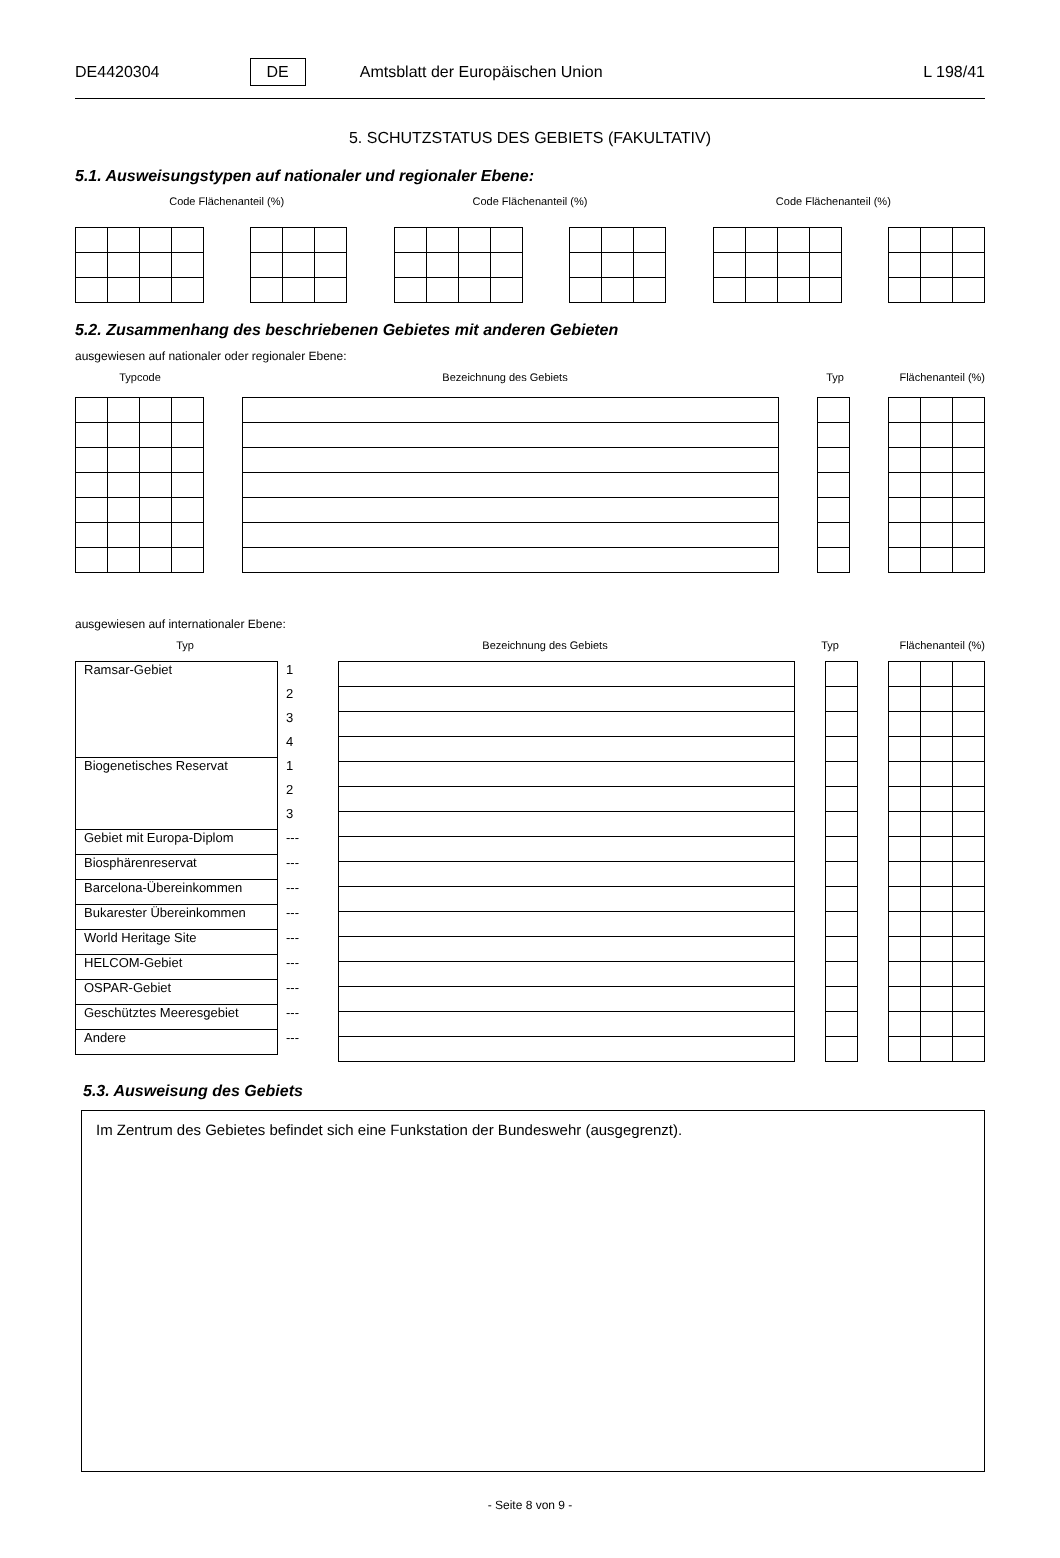DE4420304 DE Amtsblatt der Europäischen Union L 198/41
5. SCHUTZSTATUS DES GEBIETS (FAKULTATIV)
5.1. Ausweisungstypen auf nationaler und regionaler Ebene:
Code Flächenanteil (%) Code Flächenanteil (%) Code Flächenanteil (%)
5.2. Zusammenhang des beschriebenen Gebietes mit anderen Gebieten
ausgewiesen auf nationaler oder regionaler Ebene:
Typcode Bezeichnung des Gebiets Typ Flächenanteil (%)
ausgewiesen auf internationaler Ebene:
Typ Bezeichnung des Gebiets Typ Flächenanteil (%)
| Ramsar-Gebiet | 1 |
| | 2 |
| | 3 |
| | 4 |
| Biogenetisches Reservat | 1 |
| | 2 |
| | 3 |
| Gebiet mit Europa-Diplom | --- |
| Biosphärenreservat | --- |
| Barcelona-Übereinkommen | --- |
| Bukarester Übereinkommen | --- |
| World Heritage Site | --- |
| HELCOM-Gebiet | --- |
| OSPAR-Gebiet | --- |
| Geschütztes Meeresgebiet | --- |
| Andere | --- |
5.3. Ausweisung des Gebiets
Im Zentrum des Gebietes befindet sich eine Funkstation der Bundeswehr (ausgegrenzt).
- Seite 8 von 9 -